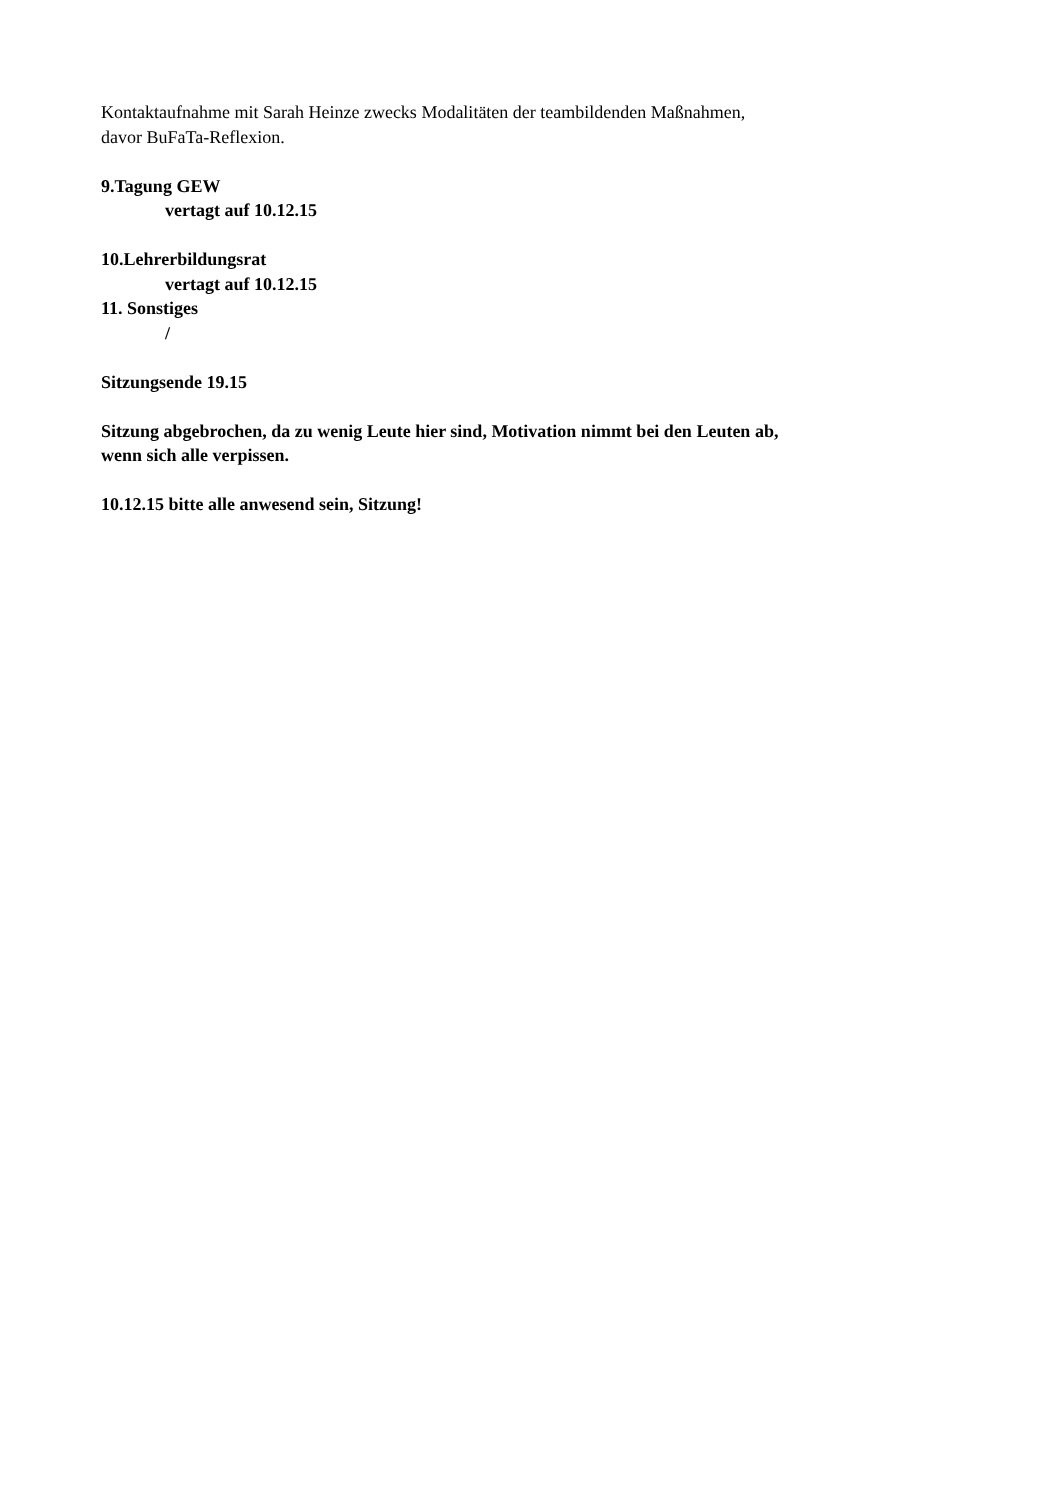Kontaktaufnahme mit Sarah Heinze zwecks Modalitäten der teambildenden Maßnahmen,
davor BuFaTa-Reflexion.
9.Tagung GEW
vertagt auf 10.12.15
10.Lehrerbildungsrat
vertagt auf 10.12.15
11. Sonstiges
/
Sitzungsende 19.15
Sitzung abgebrochen, da zu wenig Leute hier sind, Motivation nimmt bei den Leuten ab,
wenn sich alle verpissen.
10.12.15 bitte alle anwesend sein, Sitzung!